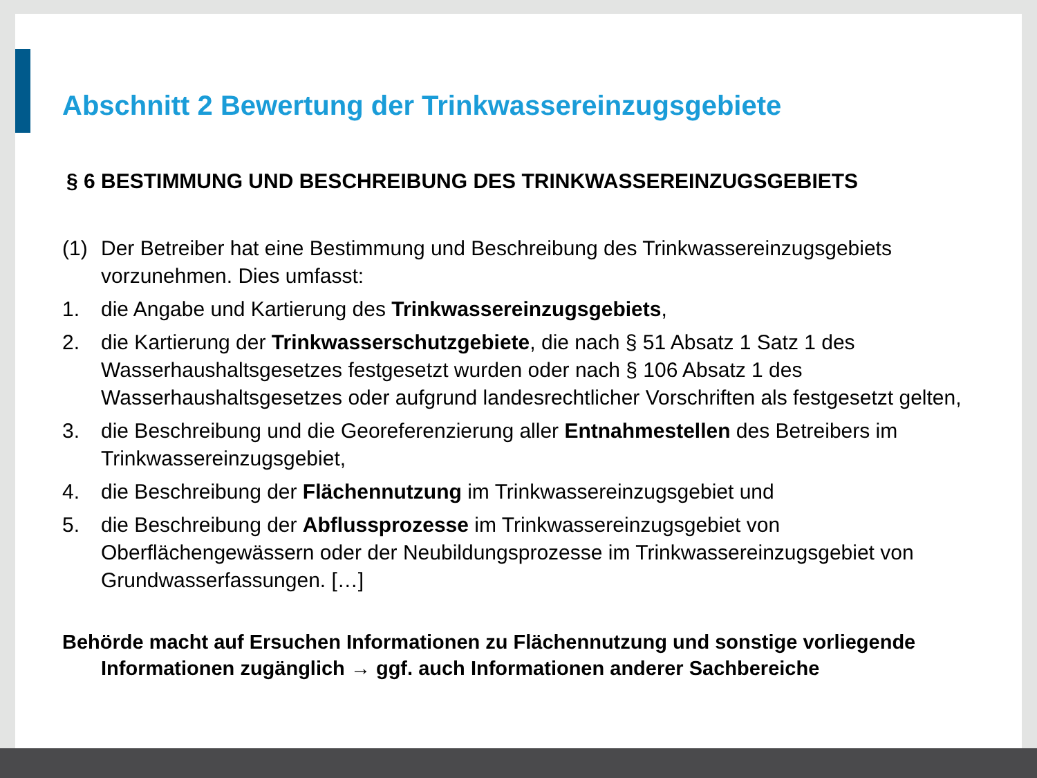Abschnitt 2 Bewertung der Trinkwassereinzugsgebiete
§ 6 BESTIMMUNG UND BESCHREIBUNG DES TRINKWASSEREINZUGSGEBIETS
(1) Der Betreiber hat eine Bestimmung und Beschreibung des Trinkwassereinzugsgebiets vorzunehmen. Dies umfasst:
1. die Angabe und Kartierung des Trinkwassereinzugsgebiets,
2. die Kartierung der Trinkwasserschutzgebiete, die nach § 51 Absatz 1 Satz 1 des Wasserhaushaltsgesetzes festgesetzt wurden oder nach § 106 Absatz 1 des Wasserhaushaltsgesetzes oder aufgrund landesrechtlicher Vorschriften als festgesetzt gelten,
3. die Beschreibung und die Georeferenzierung aller Entnahmestellen des Betreibers im Trinkwassereinzugsgebiet,
4. die Beschreibung der Flächennutzung im Trinkwassereinzugsgebiet und
5. die Beschreibung der Abflussprozesse im Trinkwassereinzugsgebiet von Oberflächengewässern oder der Neubildungsprozesse im Trinkwassereinzugsgebiet von Grundwasserfassungen. […]
Behörde macht auf Ersuchen Informationen zu Flächennutzung und sonstige vorliegende Informationen zugänglich → ggf. auch Informationen anderer Sachbereiche